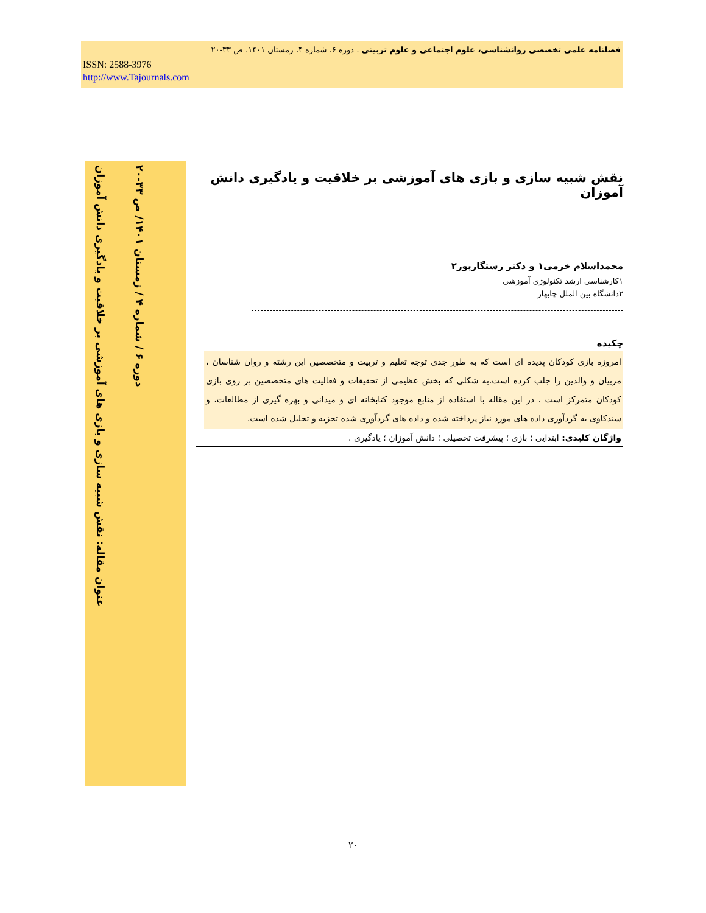فصلنامه علمی تخصصی روانشناسی، علوم اجتماعی و علوم تربیتی ، دوره ۶، شماره ۴، زمستان ۱۴۰۱، ص ۳۳-۲۰
ISSN: 2588-3976
http://www.Tajournals.com
عنوان مقاله: نقش شبیه سازی و بازی های آموزشی بر خلاقیت و یادگیری دانش آموزان
دوره ۶ / شماره ۴ / زمستان ۱۴۰۱/ ص ۳۳-۲۰
نقش شبیه سازی و بازی های آموزشی بر خلاقیت و یادگیری دانش آموزان
محمداسلام خرمی۱ و دکتر رستگارپور۲
۱کارشناسی ارشد تکنولوژی آموزشی
۲دانشگاه بین الملل چابهار
چکیده
امروزه بازی کودکان پدیده ای است که به طور جدی توجه تعلیم و تربیت و متخصصین این رشته و روان شناسان ، مربیان و والدین را جلب کرده است.به شکلی که بخش عظیمی از تحقیقات و فعالیت های متخصصین بر روی بازی کودکان متمرکز است . در این مقاله با استفاده از منابع موجود کتابخانه ای و میدانی و بهره گیری از مطالعات، و سندکاوی به گردآوری داده های مورد نیاز پرداخته شده و داده های گردآوری شده تجزیه و تحلیل شده است.
واژگان کلیدی: ابتدایی ؛ بازی ؛ پیشرفت تحصیلی ؛ دانش آموزان ؛ یادگیری .
۲۰